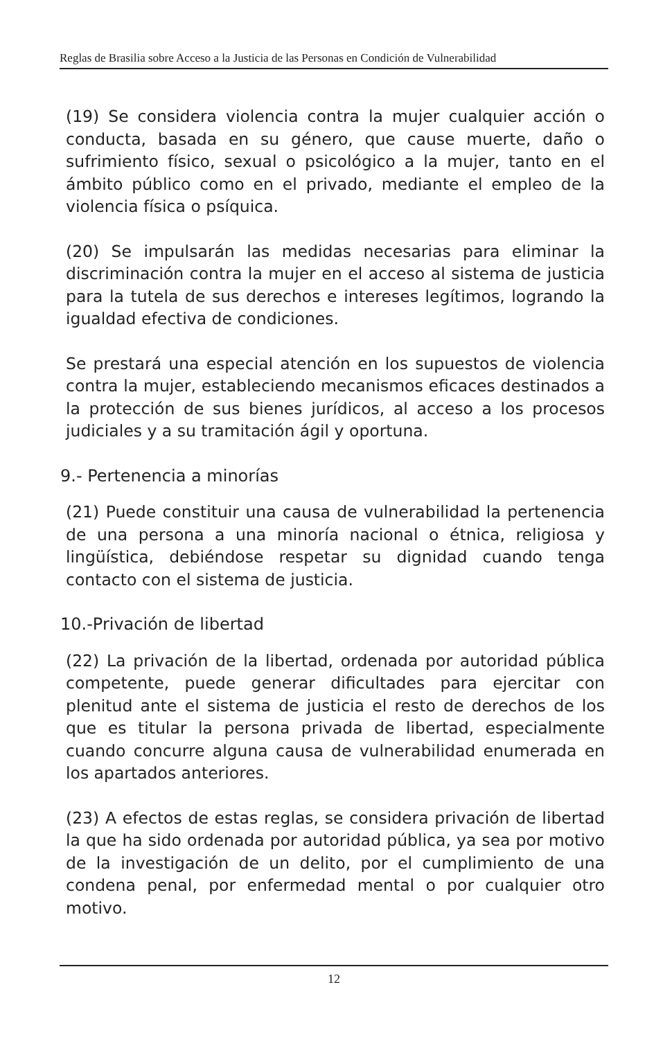Reglas de Brasilia sobre Acceso a la Justicia de las Personas en Condición de Vulnerabilidad
(19) Se considera violencia contra la mujer cualquier acción o conducta, basada en su género, que cause muerte, daño o sufrimiento físico, sexual o psicológico a la mujer, tanto en el ámbito público como en el privado, mediante el empleo de la violencia física o psíquica.
(20) Se impulsarán las medidas necesarias para eliminar la discriminación contra la mujer en el acceso al sistema de justicia para la tutela de sus derechos e intereses legítimos, logrando la igualdad efectiva de condiciones.
Se prestará una especial atención en los supuestos de violencia contra la mujer, estableciendo mecanismos eficaces destinados a la protección de sus bienes jurídicos, al acceso a los procesos judiciales y a su tramitación ágil y oportuna.
9.- Pertenencia a minorías
(21) Puede constituir una causa de vulnerabilidad la pertenencia de una persona a una minoría nacional o étnica, religiosa y lingüística, debiéndose respetar su dignidad cuando tenga contacto con el sistema de justicia.
10.-Privación de libertad
(22) La privación de la libertad, ordenada por autoridad pública competente, puede generar dificultades para ejercitar con plenitud ante el sistema de justicia el resto de derechos de los que es titular la persona privada de libertad, especialmente cuando concurre alguna causa de vulnerabilidad enumerada en los apartados anteriores.
(23) A efectos de estas reglas, se considera privación de libertad la que ha sido ordenada por autoridad pública, ya sea por motivo de la investigación de un delito, por el cumplimiento de una condena penal, por enfermedad mental o por cualquier otro motivo.
12